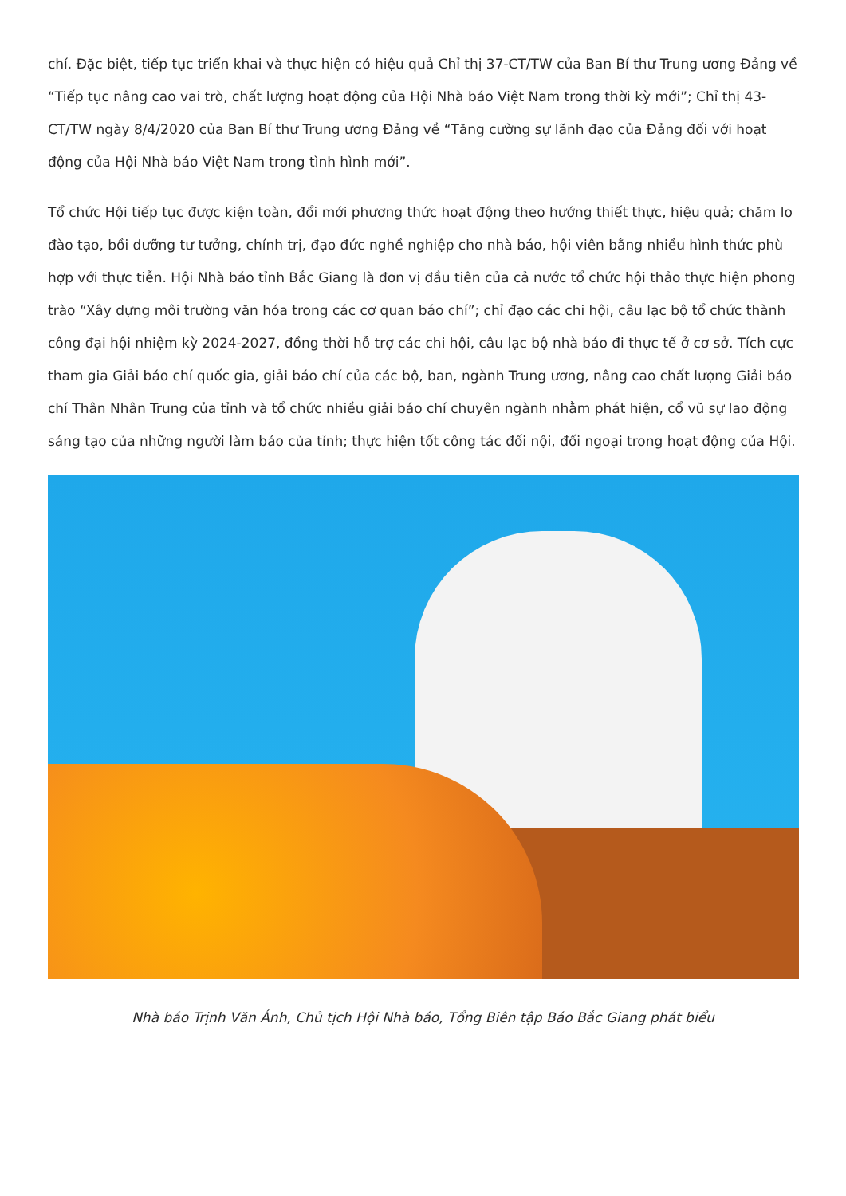chí. Đặc biệt, tiếp tục triển khai và thực hiện có hiệu quả Chỉ thị 37-CT/TW của Ban Bí thư Trung ương Đảng về “Tiếp tục nâng cao vai trò, chất lượng hoạt động của Hội Nhà báo Việt Nam trong thời kỳ mới”; Chỉ thị 43-CT/TW ngày 8/4/2020 của Ban Bí thư Trung ương Đảng về “Tăng cường sự lãnh đạo của Đảng đối với hoạt động của Hội Nhà báo Việt Nam trong tình hình mới”.
Tổ chức Hội tiếp tục được kiện toàn, đổi mới phương thức hoạt động theo hướng thiết thực, hiệu quả; chăm lo đào tạo, bồi dưỡng tư tưởng, chính trị, đạo đức nghề nghiệp cho nhà báo, hội viên bằng nhiều hình thức phù hợp với thực tiễn. Hội Nhà báo tỉnh Bắc Giang là đơn vị đầu tiên của cả nước tổ chức hội thảo thực hiện phong trào “Xây dựng môi trường văn hóa trong các cơ quan báo chí”; chỉ đạo các chi hội, câu lạc bộ tổ chức thành công đại hội nhiệm kỳ 2024-2027, đồng thời hỗ trợ các chi hội, câu lạc bộ nhà báo đi thực tế ở cơ sở. Tích cực tham gia Giải báo chí quốc gia, giải báo chí của các bộ, ban, ngành Trung ương, nâng cao chất lượng Giải báo chí Thân Nhân Trung của tỉnh và tổ chức nhiều giải báo chí chuyên ngành nhằm phát hiện, cổ vũ sự lao động sáng tạo của những người làm báo của tỉnh; thực hiện tốt công tác đối nội, đối ngoại trong hoạt động của Hội.
Nhà báo Trịnh Văn Ánh, Chủ tịch Hội Nhà báo, Tổng Biên tập Báo Bắc Giang phát biểu